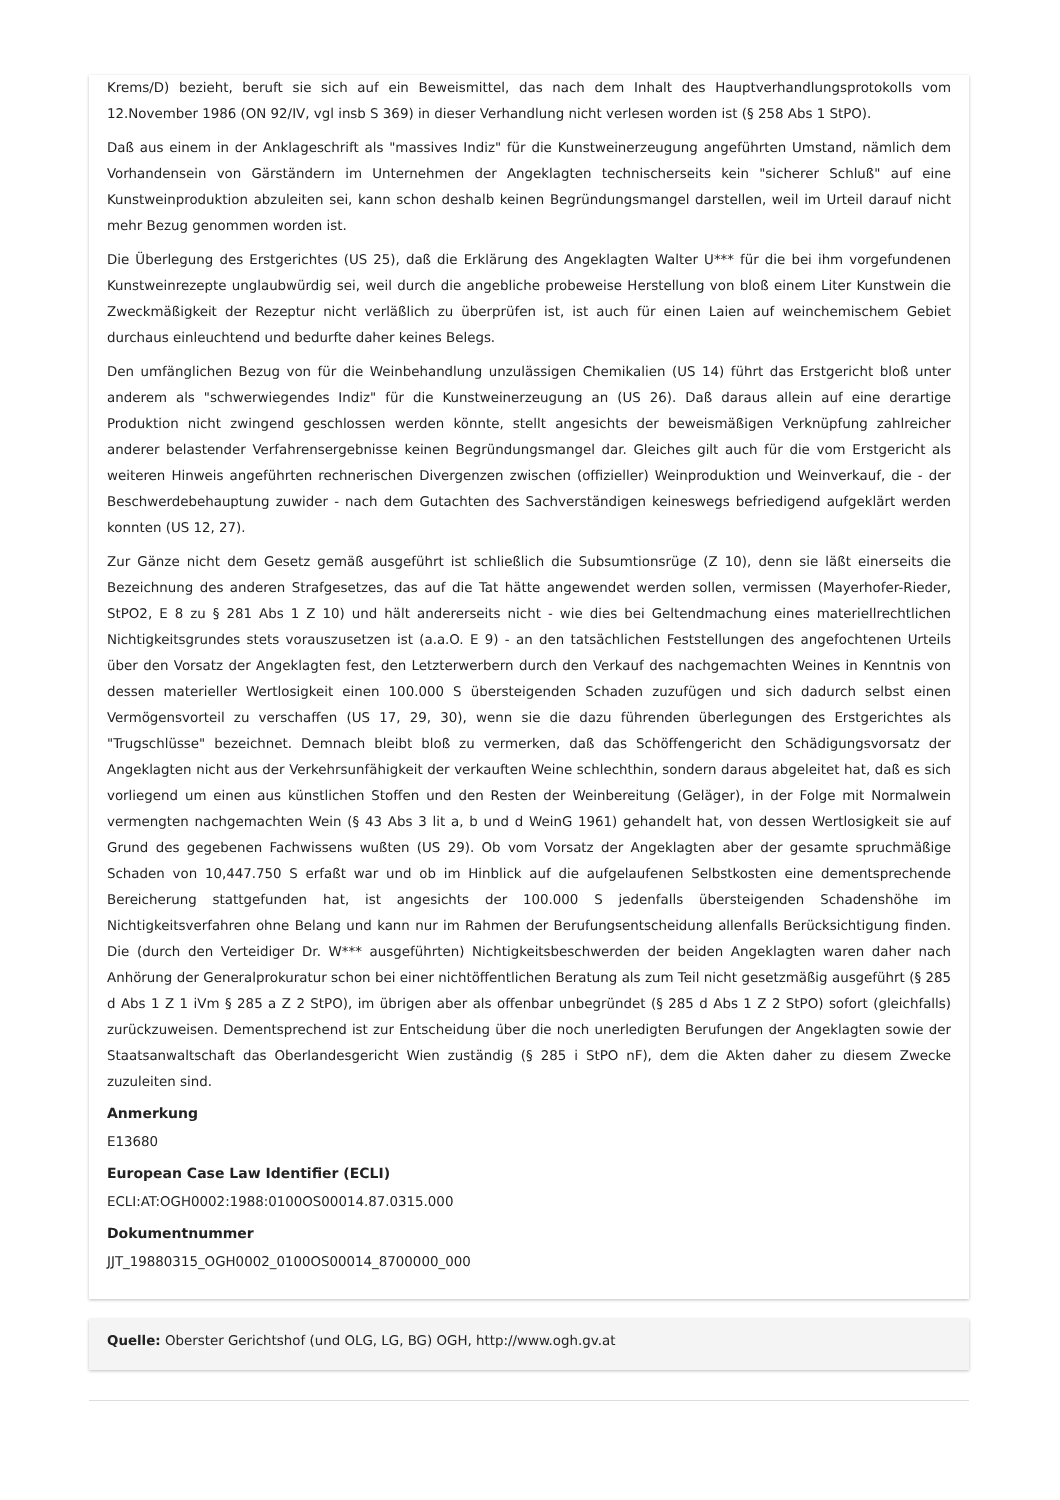Krems/D) bezieht, beruft sie sich auf ein Beweismittel, das nach dem Inhalt des Hauptverhandlungsprotokolls vom 12.November 1986 (ON 92/IV, vgl insb S 369) in dieser Verhandlung nicht verlesen worden ist (§ 258 Abs 1 StPO).
Daß aus einem in der Anklageschrift als "massives Indiz" für die Kunstweinerzeugung angeführten Umstand, nämlich dem Vorhandensein von Gärständern im Unternehmen der Angeklagten technischerseits kein "sicherer Schluß" auf eine Kunstweinproduktion abzuleiten sei, kann schon deshalb keinen Begründungsmangel darstellen, weil im Urteil darauf nicht mehr Bezug genommen worden ist.
Die Überlegung des Erstgerichtes (US 25), daß die Erklärung des Angeklagten Walter U*** für die bei ihm vorgefundenen Kunstweinrezepte unglaubwürdig sei, weil durch die angebliche probeweise Herstellung von bloß einem Liter Kunstwein die Zweckmäßigkeit der Rezeptur nicht verläßlich zu überprüfen ist, ist auch für einen Laien auf weinchemischem Gebiet durchaus einleuchtend und bedurfte daher keines Belegs.
Den umfänglichen Bezug von für die Weinbehandlung unzulässigen Chemikalien (US 14) führt das Erstgericht bloß unter anderem als "schwerwiegendes Indiz" für die Kunstweinerzeugung an (US 26). Daß daraus allein auf eine derartige Produktion nicht zwingend geschlossen werden könnte, stellt angesichts der beweismäßigen Verknüpfung zahlreicher anderer belastender Verfahrensergebnisse keinen Begründungsmangel dar. Gleiches gilt auch für die vom Erstgericht als weiteren Hinweis angeführten rechnerischen Divergenzen zwischen (offizieller) Weinproduktion und Weinverkauf, die - der Beschwerdebehauptung zuwider - nach dem Gutachten des Sachverständigen keineswegs befriedigend aufgeklärt werden konnten (US 12, 27).
Zur Gänze nicht dem Gesetz gemäß ausgeführt ist schließlich die Subsumtionsrüge (Z 10), denn sie läßt einerseits die Bezeichnung des anderen Strafgesetzes, das auf die Tat hätte angewendet werden sollen, vermissen (Mayerhofer-Rieder, StPO2, E 8 zu § 281 Abs 1 Z 10) und hält andererseits nicht - wie dies bei Geltendmachung eines materiellrechtlichen Nichtigkeitsgrundes stets vorauszusetzen ist (a.a.O. E 9) - an den tatsächlichen Feststellungen des angefochtenen Urteils über den Vorsatz der Angeklagten fest, den Letzterwerbern durch den Verkauf des nachgemachten Weines in Kenntnis von dessen materieller Wertlosigkeit einen 100.000 S übersteigenden Schaden zuzufügen und sich dadurch selbst einen Vermögensvorteil zu verschaffen (US 17, 29, 30), wenn sie die dazu führenden überlegungen des Erstgerichtes als "Trugschlüsse" bezeichnet. Demnach bleibt bloß zu vermerken, daß das Schöffengericht den Schädigungsvorsatz der Angeklagten nicht aus der Verkehrsunfähigkeit der verkauften Weine schlechthin, sondern daraus abgeleitet hat, daß es sich vorliegend um einen aus künstlichen Stoffen und den Resten der Weinbereitung (Geläger), in der Folge mit Normalwein vermengten nachgemachten Wein (§ 43 Abs 3 lit a, b und d WeinG 1961) gehandelt hat, von dessen Wertlosigkeit sie auf Grund des gegebenen Fachwissens wußten (US 29). Ob vom Vorsatz der Angeklagten aber der gesamte spruchmäßige Schaden von 10,447.750 S erfaßt war und ob im Hinblick auf die aufgelaufenen Selbstkosten eine dementsprechende Bereicherung stattgefunden hat, ist angesichts der 100.000 S jedenfalls übersteigenden Schadenshöhe im Nichtigkeitsverfahren ohne Belang und kann nur im Rahmen der Berufungsentscheidung allenfalls Berücksichtigung finden. Die (durch den Verteidiger Dr. W*** ausgeführten) Nichtigkeitsbeschwerden der beiden Angeklagten waren daher nach Anhörung der Generalprokuratur schon bei einer nichtöffentlichen Beratung als zum Teil nicht gesetzmäßig ausgeführt (§ 285 d Abs 1 Z 1 iVm § 285 a Z 2 StPO), im übrigen aber als offenbar unbegründet (§ 285 d Abs 1 Z 2 StPO) sofort (gleichfalls) zurückzuweisen. Dementsprechend ist zur Entscheidung über die noch unerledigten Berufungen der Angeklagten sowie der Staatsanwaltschaft das Oberlandesgericht Wien zuständig (§ 285 i StPO nF), dem die Akten daher zu diesem Zwecke zuzuleiten sind.
Anmerkung
E13680
European Case Law Identifier (ECLI)
ECLI:AT:OGH0002:1988:0100OS00014.87.0315.000
Dokumentnummer
JJT_19880315_OGH0002_0100OS00014_8700000_000
Quelle: Oberster Gerichtshof (und OLG, LG, BG) OGH, http://www.ogh.gv.at